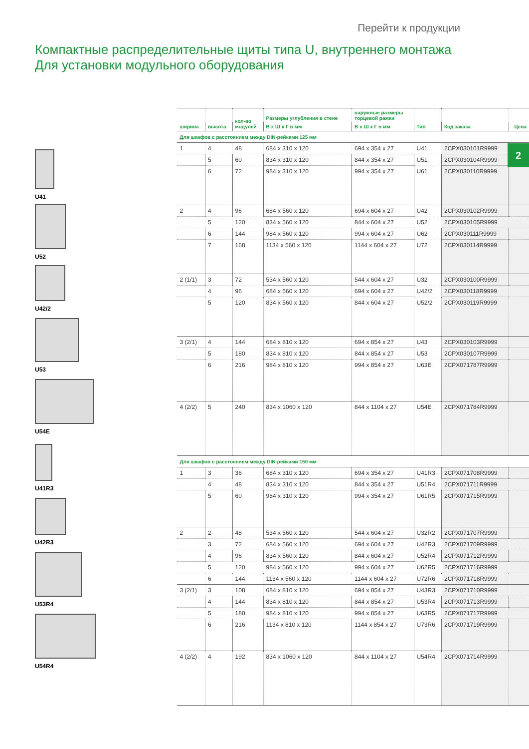Перейти к продукции
Компактные распределительные щиты типа U, внутреннего монтажа
Для установки модульного оборудования
2
U41
U52
U42/2
U53
U54E
U41R3
U42R3
U53R4
U54R4
| ширина | высота | кол-во модулей | Размеры углубления в стене | наружные размеры торцевой рамки | Тип | Код заказа | Цена |
| --- | --- | --- | --- | --- | --- | --- | --- |
| | | | В x Ш x Г в мм | В x Ш x Г в мм | | | |
| Для шкафов с расстоянием между DIN-рейками 125 мм | | | | | | | |
| 1 | 4 | 48 | 684 x 310 x 120 | 694 x 354 x 27 | U41 | 2CPX030101R9999 | |
| | 5 | 60 | 834 x 310 x 120 | 844 x 354 x 27 | U51 | 2CPX030104R9999 | |
| | 6 | 72 | 984 x 310 x 120 | 994 x 354 x 27 | U61 | 2CPX030110R9999 | |
| 2 | 4 | 96 | 684 x 560 x 120 | 694 x 604 x 27 | U42 | 2CPX030102R9999 | |
| | 5 | 120 | 834 x 560 x 120 | 844 x 604 x 27 | U52 | 2CPX030105R9999 | |
| | 6 | 144 | 984 x 560 x 120 | 994 x 604 x 27 | U62 | 2CPX030111R9999 | |
| | 7 | 168 | 1134 x 560 x 120 | 1144 x 604 x 27 | U72 | 2CPX030114R9999 | |
| 2 (1/1) | 3 | 72 | 534 x 560 x 120 | 544 x 604 x 27 | U32 | 2CPX030100R9999 | |
| | 4 | 96 | 684 x 560 x 120 | 694 x 604 x 27 | U42/2 | 2CPX030118R9999 | |
| | 5 | 120 | 834 x 560 x 120 | 844 x 604 x 27 | U52/2 | 2CPX030119R9999 | |
| 3 (2/1) | 4 | 144 | 684 x 810 x 120 | 694 x 854 x 27 | U43 | 2CPX030103R9999 | |
| | 5 | 180 | 834 x 810 x 120 | 844 x 854 x 27 | U53 | 2CPX030107R9999 | |
| | 6 | 216 | 984 x 810 x 120 | 994 x 854 x 27 | U63E | 2CPX071787R9999 | |
| 4 (2/2) | 5 | 240 | 834 x 1060 x 120 | 844 x 1104 x 27 | U54E | 2CPX071784R9999 | |
| Для шкафов с расстоянием между DIN-рейками 150 мм | | | | | | | |
| 1 | 3 | 36 | 684 x 310 x 120 | 694 x 354 x 27 | U41R3 | 2CPX071708R9999 | |
| | 4 | 48 | 834 x 310 x 120 | 844 x 354 x 27 | U51R4 | 2CPX071711R9999 | |
| | 5 | 60 | 984 x 310 x 120 | 994 x 354 x 27 | U61R5 | 2CPX071715R9999 | |
| 2 | 2 | 48 | 534 x 560 x 120 | 544 x 604 x 27 | U32R2 | 2CPX071707R9999 | |
| | 3 | 72 | 684 x 560 x 120 | 694 x 604 x 27 | U42R3 | 2CPX071709R9999 | |
| | 4 | 96 | 834 x 560 x 120 | 844 x 604 x 27 | U52R4 | 2CPX071712R9999 | |
| | 5 | 120 | 984 x 560 x 120 | 994 x 604 x 27 | U62R5 | 2CPX071716R9999 | |
| | 6 | 144 | 1134 x 560 x 120 | 1144 x 604 x 27 | U72R6 | 2CPX071718R9999 | |
| 3 (2/1) | 3 | 108 | 684 x 810 x 120 | 694 x 854 x 27 | U43R3 | 2CPX071710R9999 | |
| | 4 | 144 | 834 x 810 x 120 | 844 x 854 x 27 | U53R4 | 2CPX071713R9999 | |
| | 5 | 180 | 984 x 810 x 120 | 994 x 854 x 27 | U63R5 | 2CPX071717R9999 | |
| | 6 | 216 | 1134 x 810 x 120 | 1144 x 854 x 27 | U73R6 | 2CPX071719R9999 | |
| 4 (2/2) | 4 | 192 | 834 x 1060 x 120 | 844 x 1104 x 27 | U54R4 | 2CPX071714R9999 | |